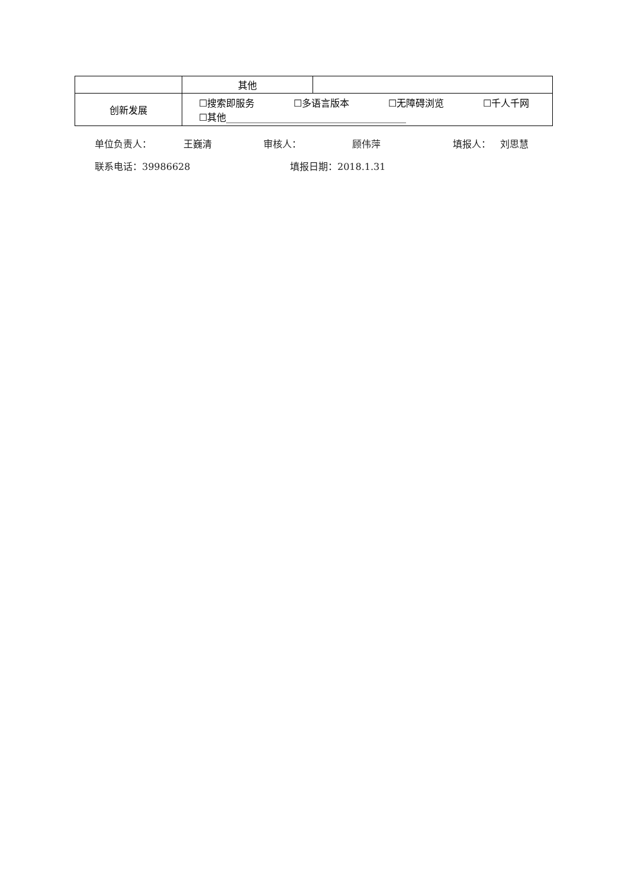| | 其他 | |
| 创新发展 | ☐搜索即服务 ☐多语言版本 ☐无障碍浏览 ☐千人千网 ☐其他______________________________________ | |
单位负责人： 王巍清 审核人： 顾伟萍 填报人： 刘思慧
联系电话：39986628 填报日期：2018.1.31